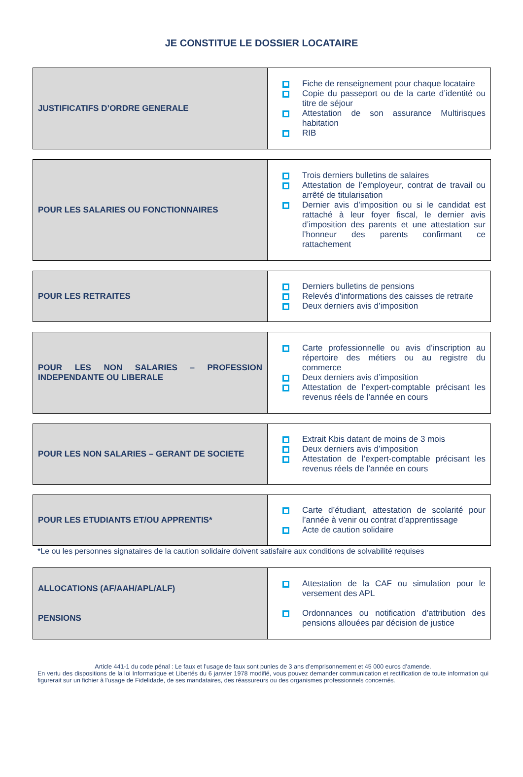JE CONSTITUE LE DOSSIER LOCATAIRE
| JUSTIFICATIFS D’ORDRE GENERALE | Fiche de renseignement pour chaque locataire Copie du passeport ou de la carte d’identité ou titre de séjour Attestation de son assurance Multirisques habitation RIB |
| POUR LES SALARIES OU FONCTIONNAIRES | Trois derniers bulletins de salaires Attestation de l’employeur, contrat de travail ou arrêté de titularisation Dernier avis d’imposition ou si le candidat est rattaché à leur foyer fiscal, le dernier avis d’imposition des parents et une attestation sur l’honneur des parents confirmant ce rattachement |
| POUR LES RETRAITES | Derniers bulletins de pensions Relevés d’informations des caisses de retraite Deux derniers avis d’imposition |
| POUR LES NON SALARIES – PROFESSION INDEPENDANTE OU LIBERALE | Carte professionnelle ou avis d’inscription au répertoire des métiers ou au registre du commerce Deux derniers avis d’imposition Attestation de l’expert-comptable précisant les revenus réels de l’année en cours |
| POUR LES NON SALARIES – GERANT DE SOCIETE | Extrait Kbis datant de moins de 3 mois Deux derniers avis d’imposition Attestation de l’expert-comptable précisant les revenus réels de l’année en cours |
| POUR LES ETUDIANTS ET/OU APPRENTIS* | Carte d’étudiant, attestation de scolarité pour l’année à venir ou contrat d’apprentissage Acte de caution solidaire |
*Le ou les personnes signataires de la caution solidaire doivent satisfaire aux conditions de solvabilité requises
| ALLOCATIONS (AF/AAH/APL/ALF) PENSIONS | Attestation de la CAF ou simulation pour le versement des APL Ordonnances ou notification d’attribution des pensions allouées par décision de justice |
Article 441-1 du code pénal : Le faux et l’usage de faux sont punies de 3 ans d’emprisonnement et 45 000 euros d’amende.
En vertu des dispositions de la loi Informatique et Libertés du 6 janvier 1978 modifié, vous pouvez demander communication et rectification de toute information qui figurerait sur un fichier à l’usage de Fidelidade, de ses mandataires, des réassureurs ou des organismes professionnels concernés.